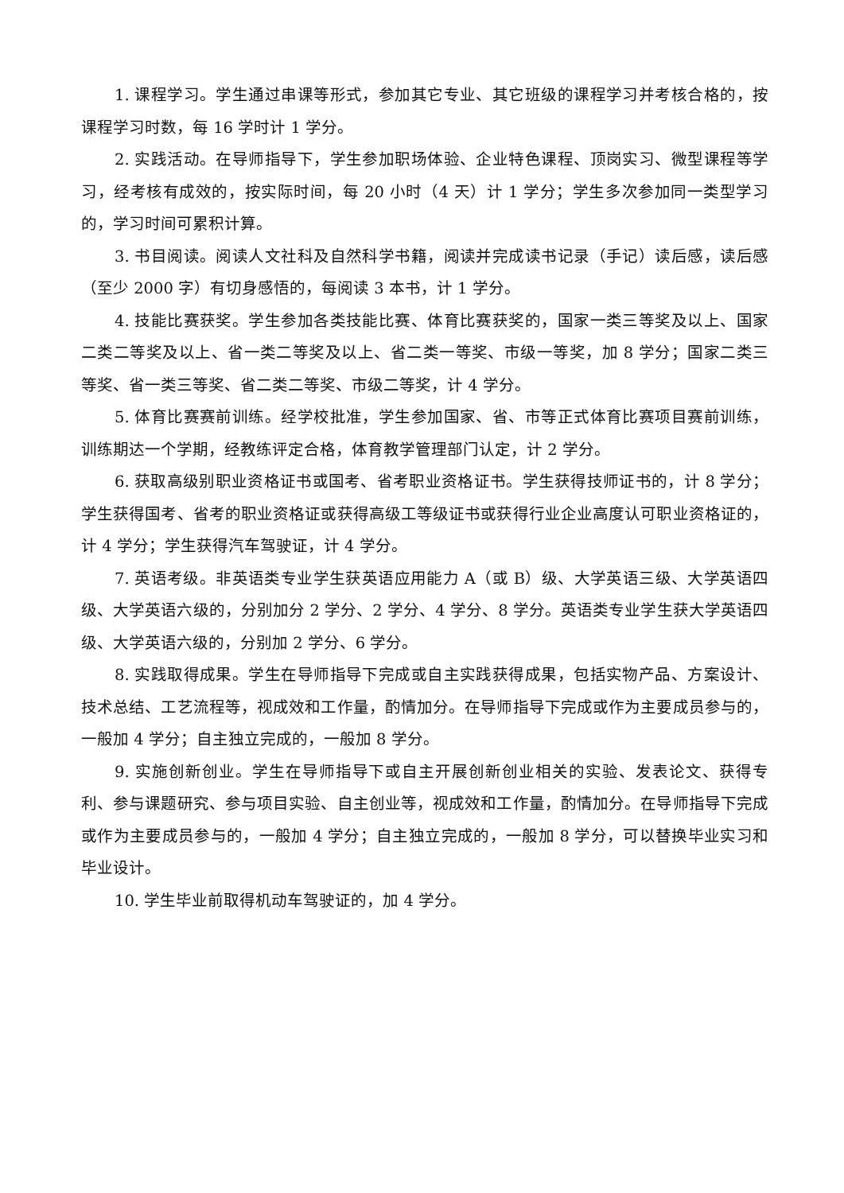1. 课程学习。学生通过串课等形式，参加其它专业、其它班级的课程学习并考核合格的，按课程学习时数，每 16 学时计 1 学分。
2. 实践活动。在导师指导下，学生参加职场体验、企业特色课程、顶岗实习、微型课程等学习，经考核有成效的，按实际时间，每 20 小时（4 天）计 1 学分；学生多次参加同一类型学习的，学习时间可累积计算。
3. 书目阅读。阅读人文社科及自然科学书籍，阅读并完成读书记录（手记）读后感，读后感（至少 2000 字）有切身感悟的，每阅读 3 本书，计 1 学分。
4. 技能比赛获奖。学生参加各类技能比赛、体育比赛获奖的，国家一类三等奖及以上、国家二类二等奖及以上、省一类二等奖及以上、省二类一等奖、市级一等奖，加 8 学分；国家二类三等奖、省一类三等奖、省二类二等奖、市级二等奖，计 4 学分。
5. 体育比赛赛前训练。经学校批准，学生参加国家、省、市等正式体育比赛项目赛前训练，训练期达一个学期，经教练评定合格，体育教学管理部门认定，计 2 学分。
6. 获取高级别职业资格证书或国考、省考职业资格证书。学生获得技师证书的，计 8 学分；学生获得国考、省考的职业资格证或获得高级工等级证书或获得行业企业高度认可职业资格证的，计 4 学分；学生获得汽车驾驶证，计 4 学分。
7. 英语考级。非英语类专业学生获英语应用能力 A（或 B）级、大学英语三级、大学英语四级、大学英语六级的，分别加分 2 学分、2 学分、4 学分、8 学分。英语类专业学生获大学英语四级、大学英语六级的，分别加 2 学分、6 学分。
8. 实践取得成果。学生在导师指导下完成或自主实践获得成果，包括实物产品、方案设计、技术总结、工艺流程等，视成效和工作量，酌情加分。在导师指导下完成或作为主要成员参与的，一般加 4 学分；自主独立完成的，一般加 8 学分。
9. 实施创新创业。学生在导师指导下或自主开展创新创业相关的实验、发表论文、获得专利、参与课题研究、参与项目实验、自主创业等，视成效和工作量，酌情加分。在导师指导下完成或作为主要成员参与的，一般加 4 学分；自主独立完成的，一般加 8 学分，可以替换毕业实习和毕业设计。
10. 学生毕业前取得机动车驾驶证的，加 4 学分。